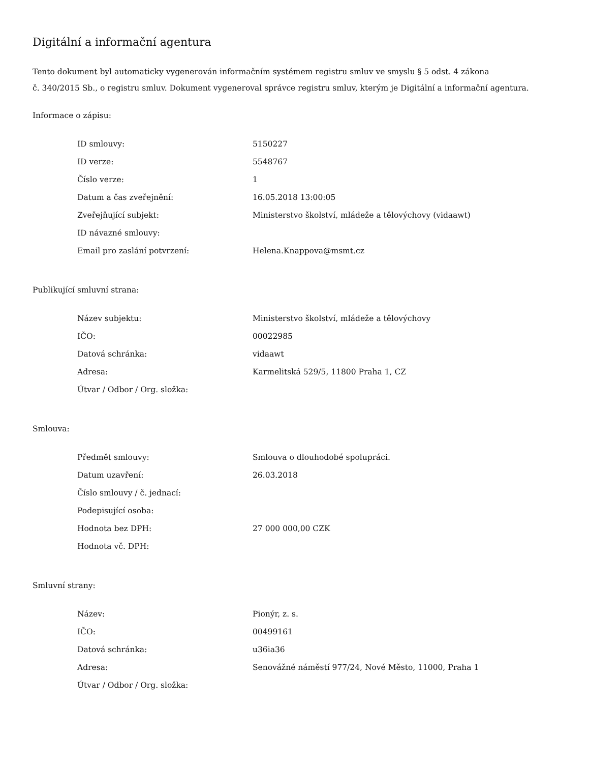Digitální a informační agentura
Tento dokument byl automaticky vygenerován informačním systémem registru smluv ve smyslu § 5 odst. 4 zákona
č. 340/2015 Sb., o registru smluv. Dokument vygeneroval správce registru smluv, kterým je Digitální a informační agentura.
Informace o zápisu:
| ID smlouvy: | 5150227 |
| ID verze: | 5548767 |
| Číslo verze: | 1 |
| Datum a čas zveřejnění: | 16.05.2018 13:00:05 |
| Zveřejňující subjekt: | Ministerstvo školství, mládeže a tělovýchovy (vidaawt) |
| ID návazné smlouvy: | |
| Email pro zaslání potvrzení: | Helena.Knappova@msmt.cz |
Publikující smluvní strana:
| Název subjektu: | Ministerstvo školství, mládeže a tělovýchovy |
| IČO: | 00022985 |
| Datová schránka: | vidaawt |
| Adresa: | Karmelitská 529/5, 11800 Praha 1, CZ |
| Útvar / Odbor / Org. složka: | |
Smlouva:
| Předmět smlouvy: | Smlouva o dlouhodobé spolupráci. |
| Datum uzavření: | 26.03.2018 |
| Číslo smlouvy / č. jednací: | |
| Podepisující osoba: | |
| Hodnota bez DPH: | 27 000 000,00 CZK |
| Hodnota vč. DPH: | |
Smluvní strany:
| Název: | Pionýr, z. s. |
| IČO: | 00499161 |
| Datová schránka: | u36ia36 |
| Adresa: | Senovážné náměstí 977/24, Nové Město, 11000, Praha 1 |
| Útvar / Odbor / Org. složka: | |